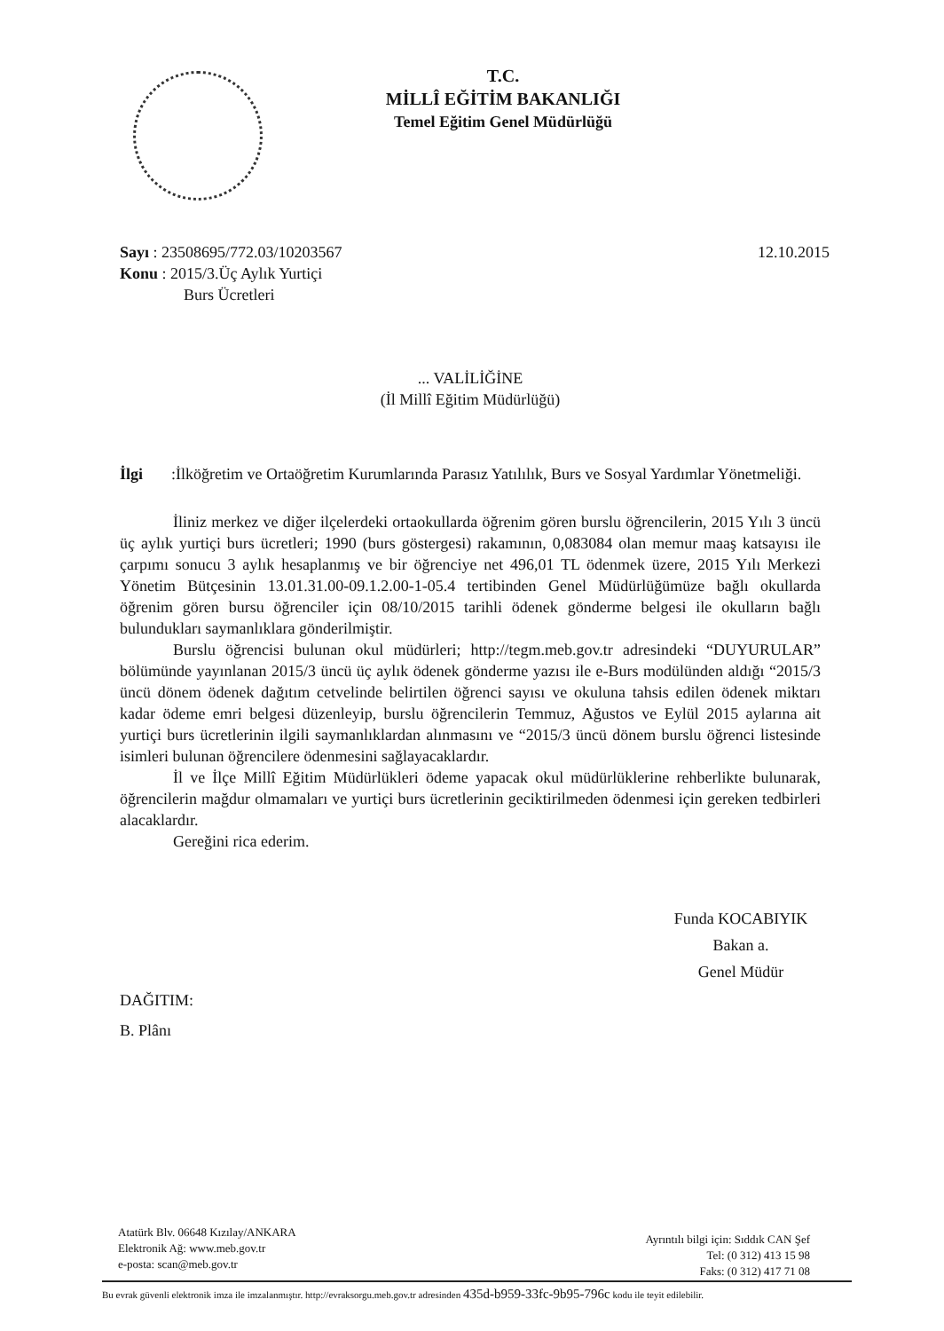T.C.
MİLLÎ EĞİTİM BAKANLIĞI
Temel Eğitim Genel Müdürlüğü
Sayı : 23508695/772.03/10203567
12.10.2015
Konu : 2015/3.Üç Aylık Yurtiçi
Burs Ücretleri
... VALİLİĞİNE
(İl Millî Eğitim Müdürlüğü)
İlgi :İlköğretim ve Ortaöğretim Kurumlarında Parasız Yatılılık, Burs ve Sosyal Yardımlar Yönetmeliği.
İliniz merkez ve diğer ilçelerdeki ortaokullarda öğrenim gören burslu öğrencilerin, 2015 Yılı 3 üncü üç aylık yurtiçi burs ücretleri; 1990 (burs göstergesi) rakamının, 0,083084 olan memur maaş katsayısı ile çarpımı sonucu 3 aylık hesaplanmış ve bir öğrenciye net 496,01 TL ödenmek üzere, 2015 Yılı Merkezi Yönetim Bütçesinin 13.01.31.00-09.1.2.00-1-05.4 tertibinden Genel Müdürlüğümüze bağlı okullarda öğrenim gören bursu öğrenciler için 08/10/2015 tarihli ödenek gönderme belgesi ile okulların bağlı bulundukları saymanlıklara gönderilmiştir.
Burslu öğrencisi bulunan okul müdürleri; http://tegm.meb.gov.tr adresindeki “DUYURULAR” bölümünde yayınlanan 2015/3 üncü üç aylık ödenek gönderme yazısı ile e-Burs modülünden aldığı “2015/3 üncü dönem ödenek dağıtım cetvelinde belirtilen öğrenci sayısı ve okuluna tahsis edilen ödenek miktarı kadar ödeme emri belgesi düzenleyip, burslu öğrencilerin Temmuz, Ağustos ve Eylül 2015 aylarına ait yurtiçi burs ücretlerinin ilgili saymanlıklardan alınmasını ve “2015/3 üncü dönem burslu öğrenci listesinde isimleri bulunan öğrencilere ödenmesini sağlayacaklardır.
İl ve İlçe Millî Eğitim Müdürlükleri ödeme yapacak okul müdürlüklerine rehberlikte bulunarak, öğrencilerin mağdur olmamaları ve yurtiçi burs ücretlerinin geciktirilmeden ödenmesi için gereken tedbirleri alacaklardır.
Gereğini rica ederim.
Funda KOCABIYIK
Bakan a.
Genel Müdür
DAĞITIM:
B. Plânı
Atatürk Blv. 06648 Kızılay/ANKARA
Elektronik Ağ: www.meb.gov.tr
e-posta: scan@meb.gov.tr
Ayrıntılı bilgi için: Sıddık CAN Şef
Tel: (0 312) 413 15 98
Faks: (0 312) 417 71 08
Bu evrak güvenli elektronik imza ile imzalanmıştır. http://evraksorgu.meb.gov.tr adresinden 435d-b959-33fc-9b95-796c kodu ile teyit edilebilir.